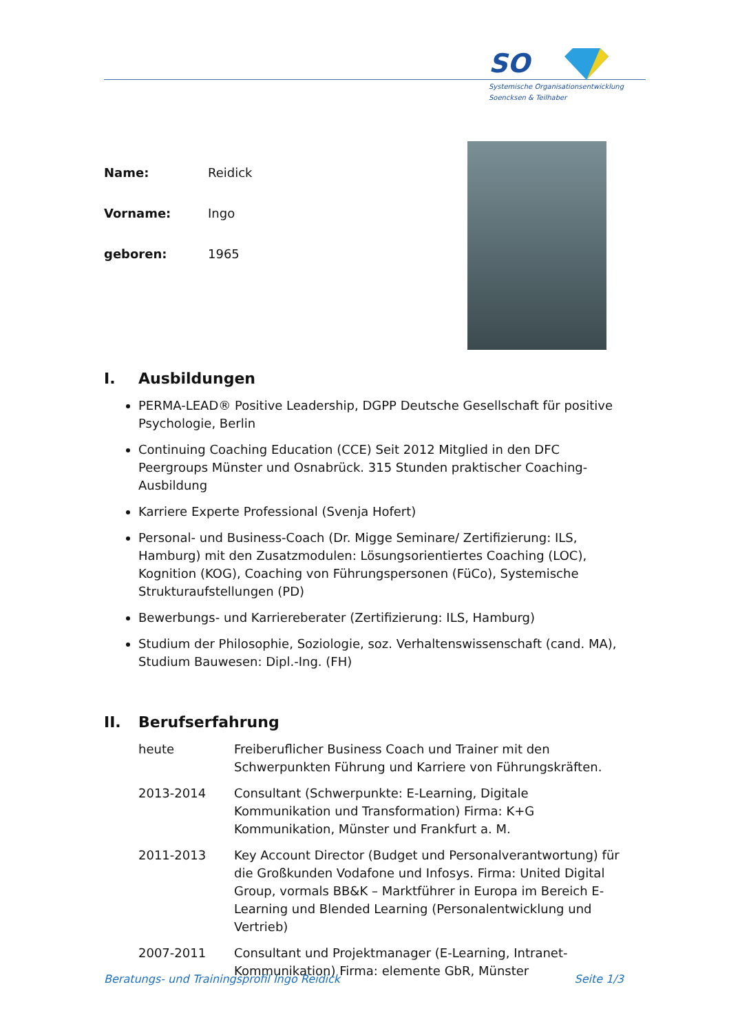SO
Systemische Organisationsentwicklung
Soencksen & Teilhaber
Name: Reidick
Vorname: Ingo
geboren: 1965
I. Ausbildungen
PERMA-LEAD® Positive Leadership, DGPP Deutsche Gesellschaft für positive Psychologie, Berlin
Continuing Coaching Education (CCE) Seit 2012 Mitglied in den DFC Peergroups Münster und Osnabrück. 315 Stunden praktischer Coaching-Ausbildung
Karriere Experte Professional (Svenja Hofert)
Personal- und Business-Coach (Dr. Migge Seminare/ Zertifizierung: ILS, Hamburg) mit den Zusatzmodulen: Lösungsorientiertes Coaching (LOC), Kognition (KOG), Coaching von Führungspersonen (FüCo), Systemische Strukturaufstellungen (PD)
Bewerbungs- und Karriereberater (Zertifizierung: ILS, Hamburg)
Studium der Philosophie, Soziologie, soz. Verhaltenswissenschaft (cand. MA), Studium Bauwesen: Dipl.-Ing. (FH)
II. Berufserfahrung
heute Freiberuflicher Business Coach und Trainer mit den Schwerpunkten Führung und Karriere von Führungskräften.
2013-2014 Consultant (Schwerpunkte: E-Learning, Digitale Kommunikation und Transformation) Firma: K+G Kommunikation, Münster und Frankfurt a. M.
2011-2013 Key Account Director (Budget und Personalverantwortung) für die Großkunden Vodafone und Infosys. Firma: United Digital Group, vormals BB&K – Marktführer in Europa im Bereich E-Learning und Blended Learning (Personalentwicklung und Vertrieb)
2007-2011 Consultant und Projektmanager (E-Learning, Intranet-Kommunikation) Firma: elemente GbR, Münster
Beratungs- und Trainingsprofil Ingo Reidick Seite 1/3